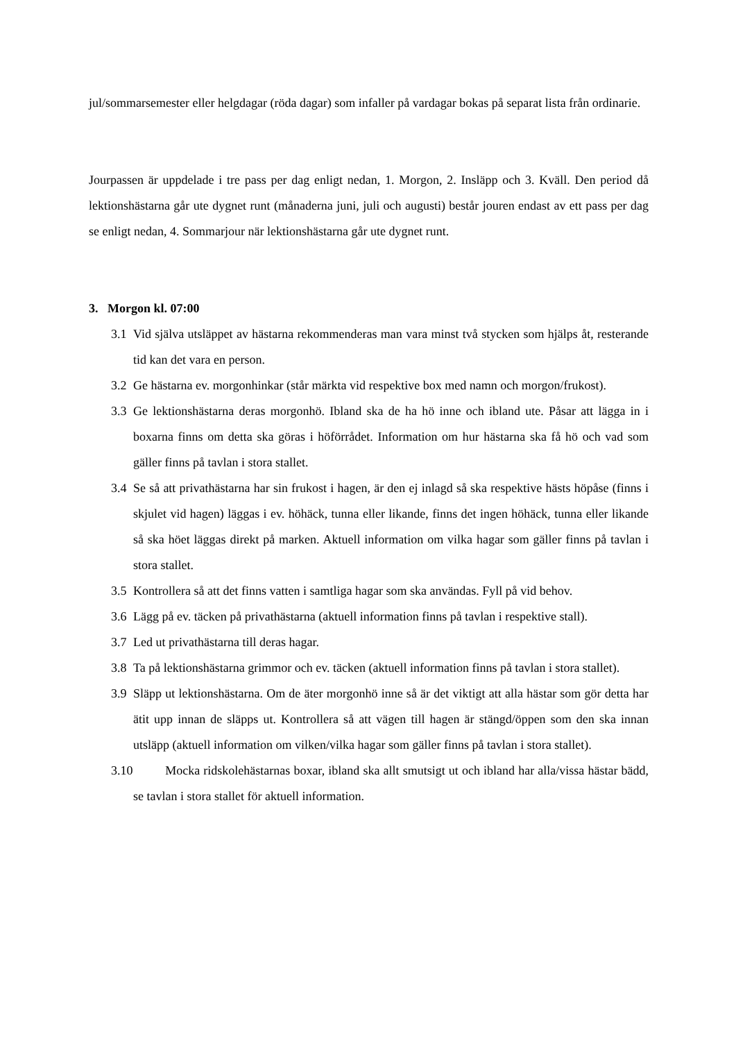jul/sommarsemester eller helgdagar (röda dagar) som infaller på vardagar bokas på separat lista från ordinarie.
Jourpassen är uppdelade i tre pass per dag enligt nedan, 1. Morgon, 2. Insläpp och 3. Kväll. Den period då lektionshästarna går ute dygnet runt (månaderna juni, juli och augusti) består jouren endast av ett pass per dag se enligt nedan, 4. Sommarjour när lektionshästarna går ute dygnet runt.
3. Morgon kl. 07:00
3.1 Vid själva utsläppet av hästarna rekommenderas man vara minst två stycken som hjälps åt, resterande tid kan det vara en person.
3.2 Ge hästarna ev. morgonhinkar (står märkta vid respektive box med namn och morgon/frukost).
3.3 Ge lektionshästarna deras morgonhö. Ibland ska de ha hö inne och ibland ute. Påsar att lägga in i boxarna finns om detta ska göras i höförrådet. Information om hur hästarna ska få hö och vad som gäller finns på tavlan i stora stallet.
3.4 Se så att privathästarna har sin frukost i hagen, är den ej inlagd så ska respektive hästs höpåse (finns i skjulet vid hagen) läggas i ev. höhäck, tunna eller likande, finns det ingen höhäck, tunna eller likande så ska höet läggas direkt på marken. Aktuell information om vilka hagar som gäller finns på tavlan i stora stallet.
3.5 Kontrollera så att det finns vatten i samtliga hagar som ska användas. Fyll på vid behov.
3.6 Lägg på ev. täcken på privathästarna (aktuell information finns på tavlan i respektive stall).
3.7 Led ut privathästarna till deras hagar.
3.8 Ta på lektionshästarna grimmor och ev. täcken (aktuell information finns på tavlan i stora stallet).
3.9 Släpp ut lektionshästarna. Om de äter morgonhö inne så är det viktigt att alla hästar som gör detta har ätit upp innan de släpps ut. Kontrollera så att vägen till hagen är stängd/öppen som den ska innan utsläpp (aktuell information om vilken/vilka hagar som gäller finns på tavlan i stora stallet).
3.10 Mocka ridskolehästarnas boxar, ibland ska allt smutsigt ut och ibland har alla/vissa hästar bädd, se tavlan i stora stallet för aktuell information.